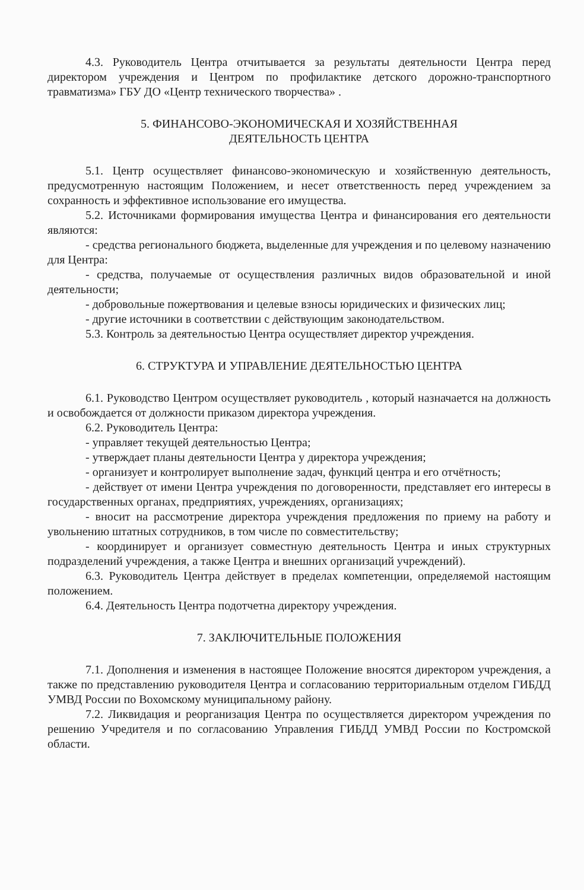4.3. Руководитель Центра отчитывается за результаты деятельности Центра перед директором учреждения и Центром по профилактике детского дорожно-транспортного травматизма» ГБУ ДО «Центр технического творчества» .
5. ФИНАНСОВО-ЭКОНОМИЧЕСКАЯ И ХОЗЯЙСТВЕННАЯ
ДЕЯТЕЛЬНОСТЬ ЦЕНТРА
5.1. Центр осуществляет финансово-экономическую и хозяйственную деятельность, предусмотренную настоящим Положением, и несет ответственность перед учреждением за сохранность и эффективное использование его имущества.
5.2. Источниками формирования имущества Центра и финансирования его деятельности являются:
- средства регионального бюджета, выделенные для учреждения и по целевому назначению для Центра:
- средства, получаемые от осуществления различных видов образовательной и иной деятельности;
- добровольные пожертвования и целевые взносы юридических и физических лиц;
- другие источники в соответствии с действующим законодательством.
5.3. Контроль за деятельностью Центра осуществляет директор учреждения.
6. СТРУКТУРА И УПРАВЛЕНИЕ ДЕЯТЕЛЬНОСТЬЮ ЦЕНТРА
6.1. Руководство Центром осуществляет руководитель , который назначается на должность и освобождается от должности приказом директора учреждения.
6.2. Руководитель Центра:
- управляет текущей деятельностью Центра;
- утверждает планы деятельности Центра у директора учреждения;
- организует и контролирует выполнение задач, функций центра и его отчётность;
- действует от имени Центра учреждения по договоренности, представляет его интересы в государственных органах, предприятиях, учреждениях, организациях;
- вносит на рассмотрение директора учреждения предложения по приему на работу и увольнению штатных сотрудников, в том числе по совместительству;
- координирует и организует совместную деятельность Центра и иных структурных подразделений учреждения, а также Центра и внешних организаций учреждений).
6.3. Руководитель Центра действует в пределах компетенции, определяемой настоящим положением.
6.4. Деятельность Центра подотчетна директору учреждения.
7. ЗАКЛЮЧИТЕЛЬНЫЕ ПОЛОЖЕНИЯ
7.1. Дополнения и изменения в настоящее Положение вносятся директором учреждения, а также по представлению руководителя Центра и согласованию территориальным отделом ГИБДД УМВД России по Вохомскому муниципальному району.
7.2. Ликвидация и реорганизация Центра по осуществляется директором учреждения по решению Учредителя и по согласованию Управления ГИБДД УМВД России по Костромской области.